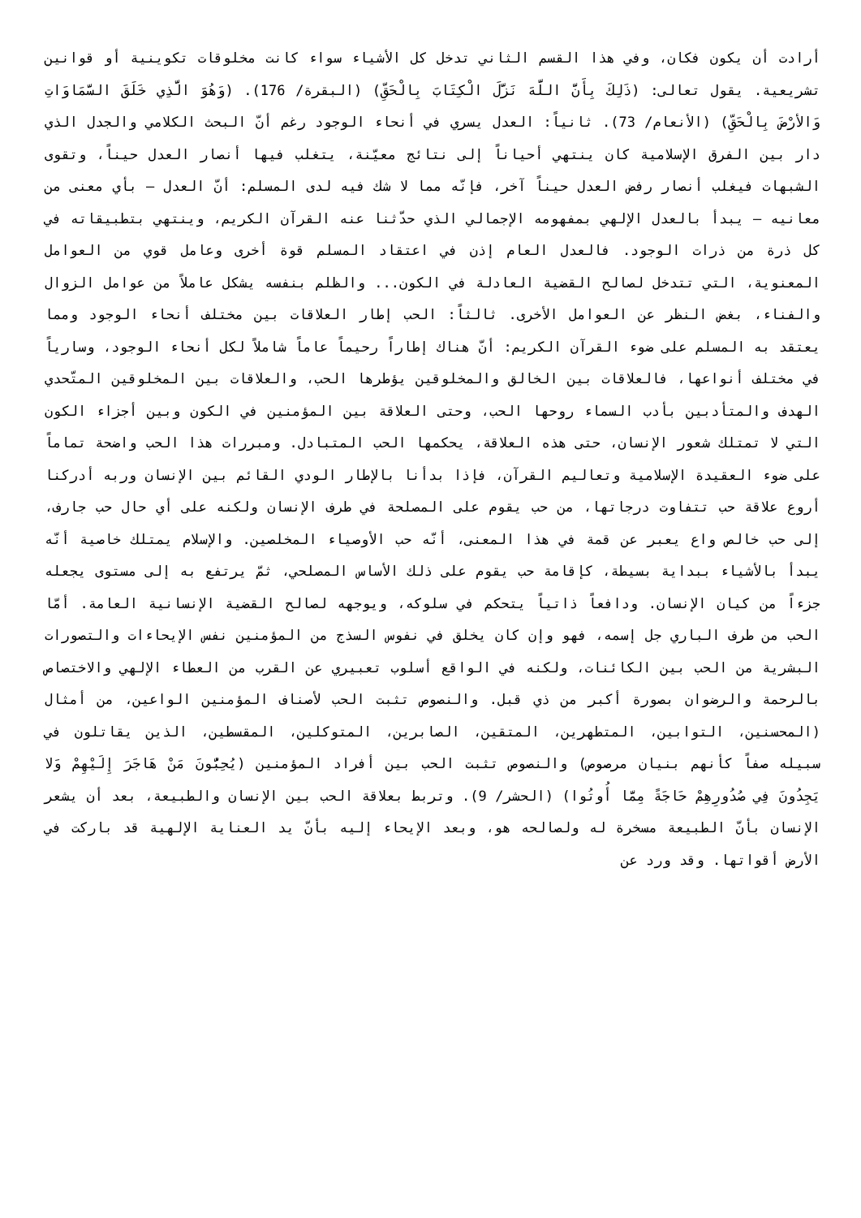أرادت أن يكون فكان، وفي هذا القسم الثاني تدخل كل الأشياء سواء كانت مخلوقات تكوينية أو قوانين تشريعية. يقول تعالى: (ذَلِكَ بِأَنَّ اللَّهَ نَزَّلَ الْكِتَابَ بِالْحَقِّ) (البقرة/ 176). (وَهُوَ الَّذِي خَلَقَ السَّمَاوَاتِ وَالأرْضَ بِالْحَقِّ) (الأنعام/ 73). ثانياً: العدل يسري في أنحاء الوجود رغم أنّ البحث الكلامي والجدل الذي دار بين الفرق الإسلامية كان ينتهي أحياناً إلى نتائج معيّنة، يتغلب فيها أنصار العدل حيناً، وتقوى الشبهات فيغلب أنصار رفض العدل حيناً آخر، فإنّه مما لا شك فيه لدى المسلم: أنّ العدل – بأي معنى من معانيه – يبدأ بالعدل الإلهي بمفهومه الإجمالي الذي حدّثنا عنه القرآن الكريم، وينتهي بتطبيقاته في كل ذرة من ذرات الوجود. فالعدل العام إذن في اعتقاد المسلم قوة أخرى وعامل قوي من العوامل المعنوية، التي تتدخل لصالح القضية العادلة في الكون... والظلم بنفسه يشكل عاملاً من عوامل الزوال والفناء، بغض النظر عن العوامل الأخرى. ثالثاً: الحب إطار العلاقات بين مختلف أنحاء الوجود ومما يعتقد به المسلم على ضوء القرآن الكريم: أنّ هناك إطاراً رحيماً عاماً شاملاً لكل أنحاء الوجود، وسارياً في مختلف أنواعها، فالعلاقات بين الخالق والمخلوقين يؤطرها الحب، والعلاقات بين المخلوقين المتّحدي الهدف والمتأدبين بأدب السماء روحها الحب، وحتى العلاقة بين المؤمنين في الكون وبين أجزاء الكون التي لا تمتلك شعور الإنسان، حتى هذه العلاقة، يحكمها الحب المتبادل. ومبررات هذا الحب واضحة تماماً على ضوء العقيدة الإسلامية وتعاليم القرآن، فإذا بدأنا بالإطار الودي القائم بين الإنسان وربه أدركنا أروع علاقة حب تتفاوت درجاتها، من حب يقوم على المصلحة في طرف الإنسان ولكنه على أي حال حب جارف، إلى حب خالص واع يعبر عن قمة في هذا المعنى، أنّه حب الأوصياء المخلصين. والإسلام يمتلك خاصية أنّه يبدأ بالأشياء ببداية بسيطة، كإقامة حب يقوم على ذلك الأساس المصلحي، ثمّ يرتفع به إلى مستوى يجعله جزءاً من كيان الإنسان. ودافعاً ذاتياً يتحكم في سلوكه، ويوجهه لصالح القضية الإنسانية العامة. أمّا الحب من طرف الباري جل إسمه، فهو وإن كان يخلق في نفوس السذج من المؤمنين نفس الإيحاءات والتصورات البشرية من الحب بين الكائنات، ولكنه في الواقع أسلوب تعبيري عن القرب من العطاء الإلهي والاختصاص بالرحمة والرضوان بصورة أكبر من ذي قبل. والنصوص تثبت الحب لأصناف المؤمنين الواعين، من أمثال (المحسنين، التوابين، المتطهرين، المتقين، الصابرين، المتوكلين، المقسطين، الذين يقاتلون في سبيله صفاً كأنهم بنيان مرصوص) والنصوص تثبت الحب بين أفراد المؤمنين (يُحِبُّونَ مَنْ هَاجَرَ إِلَيْهِمْ وَلا يَجِدُونَ فِي صُدُورِهِمْ حَاجَةً مِمَّا أُوتُوا) (الحشر/ 9). وتربط بعلاقة الحب بين الإنسان والطبيعة، بعد أن يشعر الإنسان بأنّ الطبيعة مسخرة له ولصالحه هو، وبعد الإيحاء إليه بأنّ يد العناية الإلهية قد باركت في الأرض أقواتها. وقد ورد عن